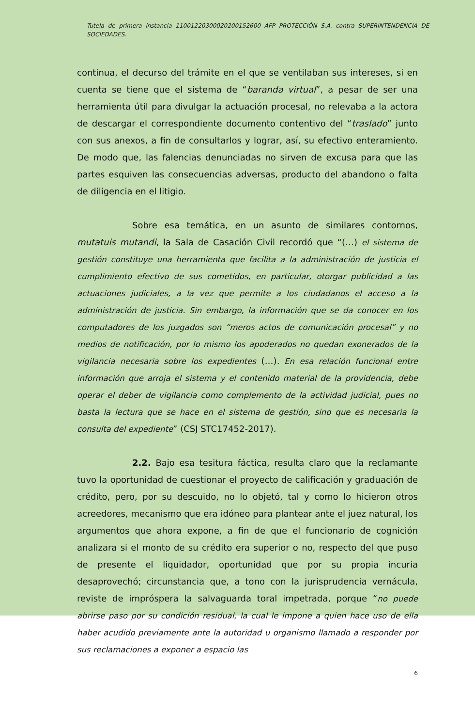Tutela de primera instancia 11001220300020200152600 AFP PROTECCIÓN S.A. contra SUPERINTENDENCIA DE SOCIEDADES.
continua, el decurso del trámite en el que se ventilaban sus intereses, si en cuenta se tiene que el sistema de “baranda virtual”, a pesar de ser una herramienta útil para divulgar la actuación procesal, no relevaba a la actora de descargar el correspondiente documento contentivo del “traslado” junto con sus anexos, a fin de consultarlos y lograr, así, su efectivo enteramiento. De modo que, las falencias denunciadas no sirven de excusa para que las partes esquiven las consecuencias adversas, producto del abandono o falta de diligencia en el litigio.
Sobre esa temática, en un asunto de similares contornos, mutatuis mutandi, la Sala de Casación Civil recordó que “(…) el sistema de gestión constituye una herramienta que facilita a la administración de justicia el cumplimiento efectivo de sus cometidos, en particular, otorgar publicidad a las actuaciones judiciales, a la vez que permite a los ciudadanos el acceso a la administración de justicia. Sin embargo, la información que se da conocer en los computadores de los juzgados son “meros actos de comunicación procesal” y no medios de notificación, por lo mismo los apoderados no quedan exonerados de la vigilancia necesaria sobre los expedientes (…). En esa relación funcional entre información que arroja el sistema y el contenido material de la providencia, debe operar el deber de vigilancia como complemento de la actividad judicial, pues no basta la lectura que se hace en el sistema de gestión, sino que es necesaria la consulta del expediente” (CSJ STC17452-2017).
2.2. Bajo esa tesitura fáctica, resulta claro que la reclamante tuvo la oportunidad de cuestionar el proyecto de calificación y graduación de crédito, pero, por su descuido, no lo objetó, tal y como lo hicieron otros acreedores, mecanismo que era idóneo para plantear ante el juez natural, los argumentos que ahora expone, a fin de que el funcionario de cognición analizara si el monto de su crédito era superior o no, respecto del que puso de presente el liquidador, oportunidad que por su propia incuria desaprovechó; circunstancia que, a tono con la jurisprudencia vernácula, reviste de impróspera la salvaguarda toral impetrada, porque “no puede abrirse paso por su condición residual, la cual le impone a quien hace uso de ella haber acudido previamente ante la autoridad u organismo llamado a responder por sus reclamaciones a exponer a espacio las
6